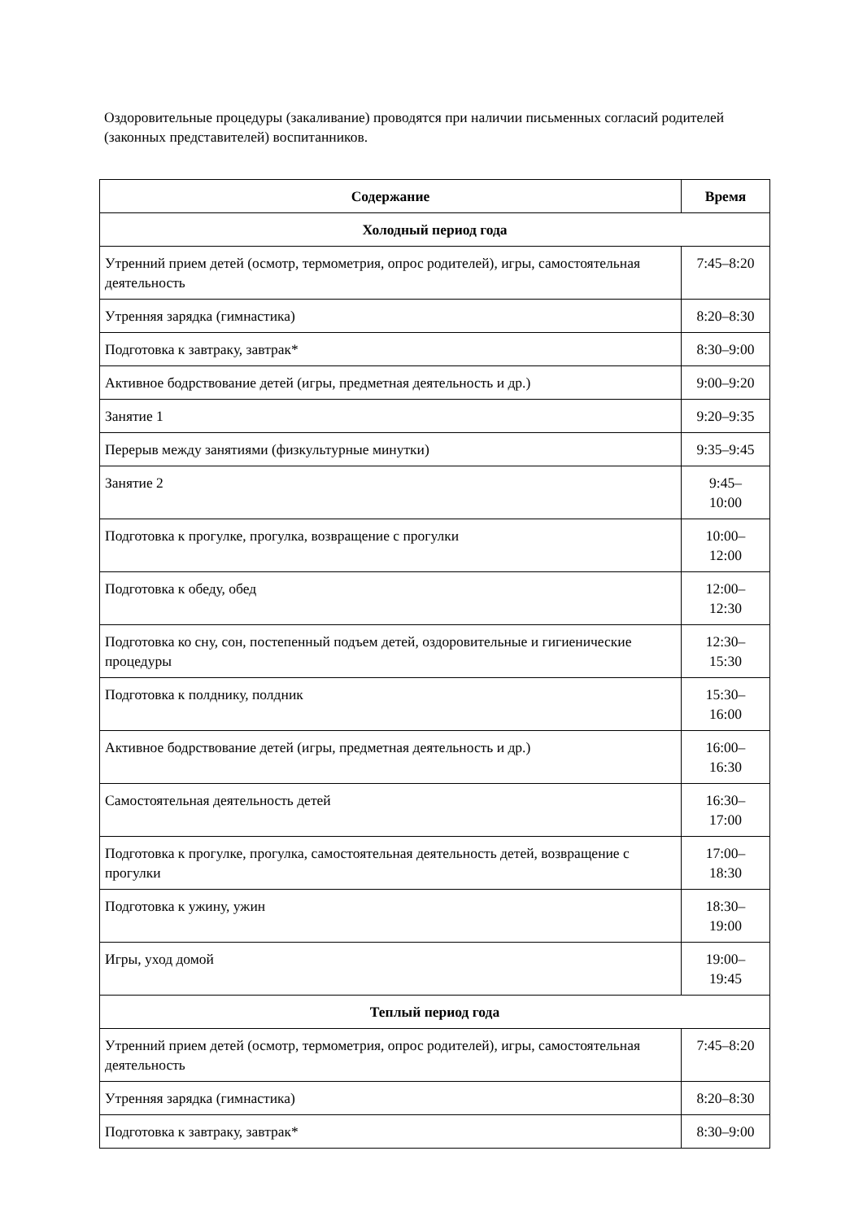Оздоровительные процедуры (закаливание) проводятся при наличии письменных согласий родителей (законных представителей) воспитанников.
| Содержание | Время |
| --- | --- |
| Холодный период года | |
| Утренний прием детей (осмотр, термометрия, опрос родителей), игры, самостоятельная деятельность | 7:45–8:20 |
| Утренняя зарядка (гимнастика) | 8:20–8:30 |
| Подготовка к завтраку, завтрак* | 8:30–9:00 |
| Активное бодрствование детей (игры, предметная деятельность и др.) | 9:00–9:20 |
| Занятие 1 | 9:20–9:35 |
| Перерыв между занятиями (физкультурные минутки) | 9:35–9:45 |
| Занятие 2 | 9:45– 10:00 |
| Подготовка к прогулке, прогулка, возвращение с прогулки | 10:00– 12:00 |
| Подготовка к обеду, обед | 12:00– 12:30 |
| Подготовка ко сну, сон, постепенный подъем детей, оздоровительные и гигиенические процедуры | 12:30– 15:30 |
| Подготовка к полднику, полдник | 15:30– 16:00 |
| Активное бодрствование детей (игры, предметная деятельность и др.) | 16:00– 16:30 |
| Самостоятельная деятельность детей | 16:30– 17:00 |
| Подготовка к прогулке, прогулка, самостоятельная деятельность детей, возвращение с прогулки | 17:00– 18:30 |
| Подготовка к ужину, ужин | 18:30– 19:00 |
| Игры, уход домой | 19:00– 19:45 |
| Теплый период года | |
| Утренний прием детей (осмотр, термометрия, опрос родителей), игры, самостоятельная деятельность | 7:45–8:20 |
| Утренняя зарядка (гимнастика) | 8:20–8:30 |
| Подготовка к завтраку, завтрак* | 8:30–9:00 |